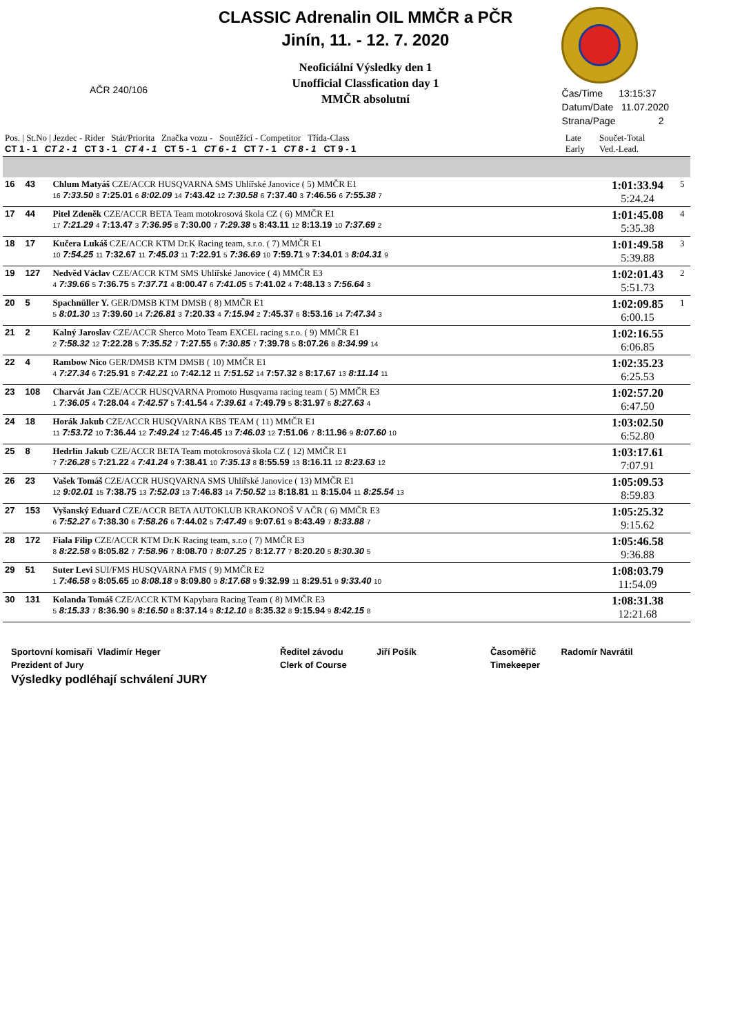CLASSIC Adrenalin OIL MMČR a PČR
Jinín, 11. - 12. 7. 2020
Neoficiální Výsledky den 1
Unofficial Classfication day 1
MMČR absolutní
AČR 240/106
Čas/Time 13:15:37
Datum/Date 11.07.2020
Strana/Page 2
| Pos. / St.No / Jezdec - Rider Stát/Priorita Značka vozu - Soutěžící - Competitor Třída-Class CT 1 - 1 CT 2 - 1 CT 3 - 1 CT 4 - 1 CT 5 - 1 CT 6 - 1 CT 7 - 1 CT 8 - 1 CT 9 - 1 | | | Late Early | Součet-Total Ved.-Lead. | |
| 16 | 43 | Chlum Matyáš CZE/ACCR HUSQVARNA SMS Uhlířské Janovice ( 5) MMČR E1 16 7:33.50 8 7:25.01 6 8:02.09 14 7:43.42 12 7:30.58 6 7:37.40 3 7:46.56 6 7:55.38 7 | | 1:01:33.94 5:24.24 | 5 |
| 17 | 44 | Pitel Zdeněk CZE/ACCR BETA Team motokrosová škola CZ ( 6) MMČR E1 17 7:21.29 4 7:13.47 3 7:36.95 8 7:30.00 7 7:29.38 5 8:43.11 12 8:13.19 10 7:37.69 2 | | 1:01:45.08 5:35.38 | 4 |
| 18 | 17 | Kučera Lukáš CZE/ACCR KTM Dr.K Racing team, s.r.o. ( 7) MMČR E1 10 7:54.25 11 7:32.67 11 7:45.03 11 7:22.91 5 7:36.69 10 7:59.71 9 7:34.01 3 8:04.31 9 | | 1:01:49.58 5:39.88 | 3 |
| 19 | 127 | Nedvěd Václav CZE/ACCR KTM SMS Uhlířské Janovice ( 4) MMČR E3 4 7:39.66 5 7:36.75 5 7:37.71 4 8:00.47 6 7:41.05 5 7:41.02 4 7:48.13 3 7:56.64 3 | | 1:02:01.43 5:51.73 | 2 |
| 20 | 5 | Spachnüller Y. GER/DMSB KTM DMSB ( 8) MMČR E1 5 8:01.30 13 7:39.60 14 7:26.81 3 7:20.33 4 7:15.94 2 7:45.37 6 8:53.16 14 7:47.34 3 | | 1:02:09.85 6:00.15 | 1 |
| 21 | 2 | Kalný Jaroslav CZE/ACCR Sherco Moto Team EXCEL racing s.r.o. ( 9) MMČR E1 2 7:58.32 12 7:22.28 5 7:35.52 7 7:27.55 6 7:30.85 7 7:39.78 5 8:07.26 8 8:34.99 14 | | 1:02:16.55 6:06.85 | |
| 22 | 4 | Rambow Nico GER/DMSB KTM DMSB ( 10) MMČR E1 4 7:27.34 6 7:25.91 8 7:42.21 10 7:42.12 11 7:51.52 14 7:57.32 8 8:17.67 13 8:11.14 11 | | 1:02:35.23 6:25.53 | |
| 23 | 108 | Charvát Jan CZE/ACCR HUSQVARNA Promoto Husqvarna racing team ( 5) MMČR E3 1 7:36.05 4 7:28.04 4 7:42.57 5 7:41.54 4 7:39.61 4 7:49.79 5 8:31.97 6 8:27.63 4 | | 1:02:57.20 6:47.50 | |
| 24 | 18 | Horák Jakub CZE/ACCR HUSQVARNA KBS TEAM ( 11) MMČR E1 11 7:53.72 10 7:36.44 12 7:49.24 12 7:46.45 13 7:46.03 12 7:51.06 7 8:11.96 9 8:07.60 10 | | 1:03:02.50 6:52.80 | |
| 25 | 8 | Hedrlín Jakub CZE/ACCR BETA Team motokrosová škola CZ ( 12) MMČR E1 7 7:26.28 5 7:21.22 4 7:41.24 9 7:38.41 10 7:35.13 8 8:55.59 13 8:16.11 12 8:23.63 12 | | 1:03:17.61 7:07.91 | |
| 26 | 23 | Vašek Tomáš CZE/ACCR HUSQVARNA SMS Uhlířské Janovice ( 13) MMČR E1 12 9:02.01 15 7:38.75 13 7:52.03 13 7:46.83 14 7:50.52 13 8:18.81 11 8:15.04 11 8:25.54 13 | | 1:05:09.53 8:59.83 | |
| 27 | 153 | Vyšanský Eduard CZE/ACCR BETA AUTOKLUB KRAKONOŠ V AČR ( 6) MMČR E3 6 7:52.27 6 7:38.30 6 7:58.26 6 7:44.02 5 7:47.49 6 9:07.61 9 8:43.49 7 8:33.88 7 | | 1:05:25.32 9:15.62 | |
| 28 | 172 | Fiala Filip CZE/ACCR KTM Dr.K Racing team, s.r.o ( 7) MMČR E3 8 8:22.58 9 8:05.82 7 7:58.96 7 8:08.70 7 8:07.25 7 8:12.77 7 8:20.20 5 8:30.30 5 | | 1:05:46.58 9:36.88 | |
| 29 | 51 | Suter Levi SUI/FMS HUSQVARNA FMS ( 9) MMČR E2 1 7:46.58 9 8:05.65 10 8:08.18 9 8:09.80 9 8:17.68 9 9:32.99 11 8:29.51 9 9:33.40 10 | | 1:08:03.79 11:54.09 | |
| 30 | 131 | Kolanda Tomáš CZE/ACCR KTM Kapybara Racing Team ( 8) MMČR E3 5 8:15.33 7 8:36.90 9 8:16.50 8 8:37.14 9 8:12.10 8 8:35.32 8 9:15.94 9 8:42.15 8 | | 1:08:31.38 12:21.68 | |
Sportovní komisaři Vladimír Heger
Ředitel závodu
Jiří Pošík
Časoměřič Radomír Navrátil
Prezident of Jury
Clerk of Course
Timekeeper
Výsledky podléhají schválení JURY